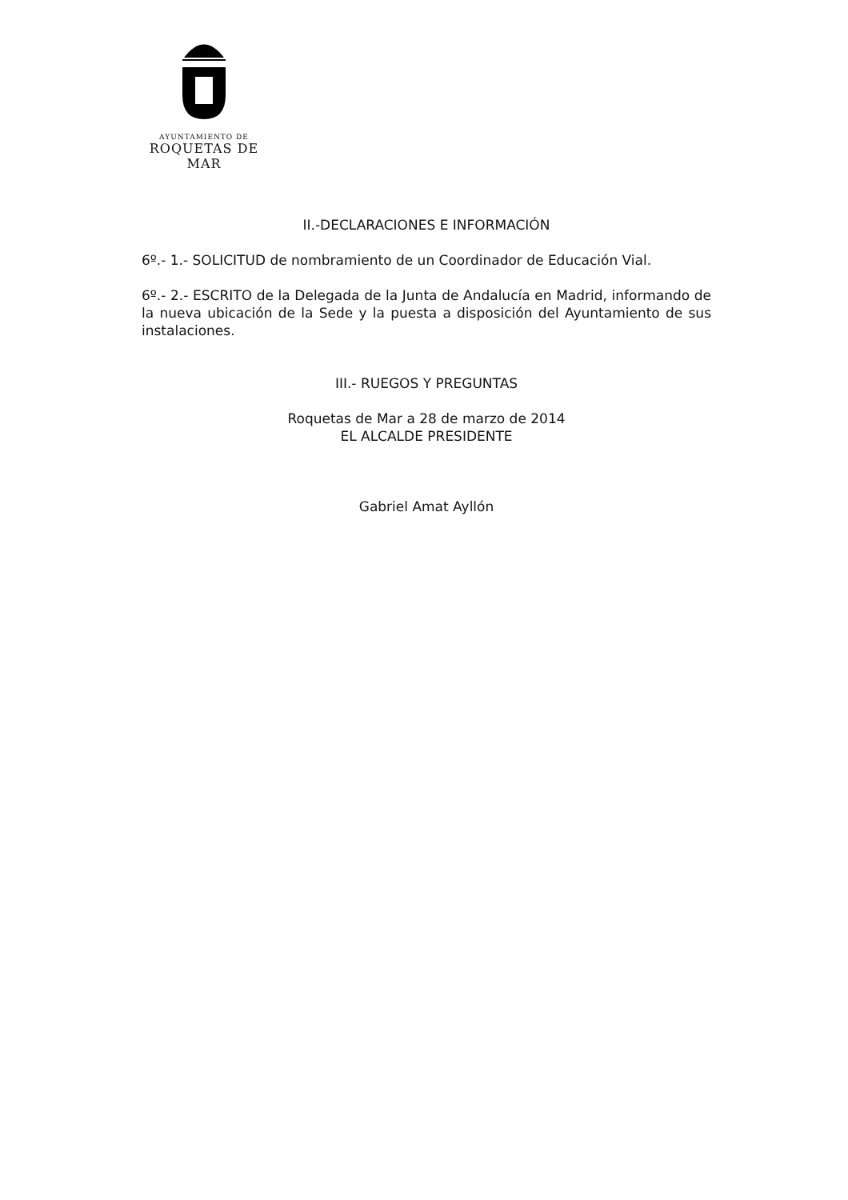AYUNTAMIENTO DE
ROQUETAS DE MAR
II.-DECLARACIONES E INFORMACIÓN
6º.- 1.- SOLICITUD de nombramiento de un Coordinador de Educación Vial.
6º.- 2.- ESCRITO de la Delegada de la Junta de Andalucía en Madrid, informando de la nueva ubicación de la Sede y la puesta a disposición del Ayuntamiento de sus instalaciones.
III.- RUEGOS Y PREGUNTAS
Roquetas de Mar a 28 de marzo de 2014
EL ALCALDE PRESIDENTE
Gabriel Amat Ayllón